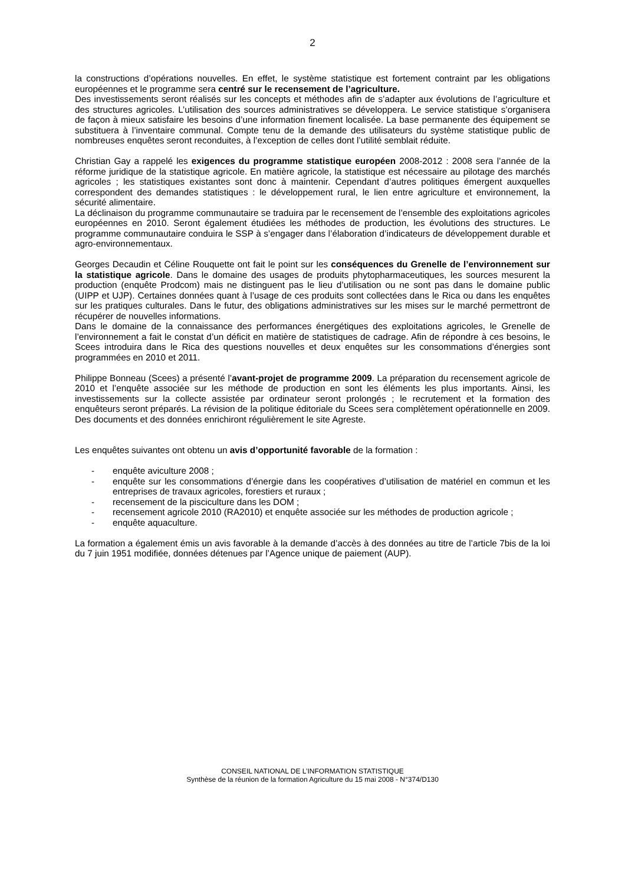2
la constructions d’opérations nouvelles. En effet, le système statistique est fortement contraint par les obligations européennes et le programme sera centré sur le recensement de l’agriculture.
Des investissements seront réalisés sur les concepts et méthodes afin de s’adapter aux évolutions de l’agriculture et des structures agricoles. L’utilisation des sources administratives se développera. Le service statistique s’organisera de façon à mieux satisfaire les besoins d’une information finement localisée. La base permanente des équipement se substituera à l’inventaire communal. Compte tenu de la demande des utilisateurs du système statistique public de nombreuses enquêtes seront reconduites, à l’exception de celles dont l’utilité semblait réduite.
Christian Gay a rappelé les exigences du programme statistique européen 2008-2012 : 2008 sera l’année de la réforme juridique de la statistique agricole. En matière agricole, la statistique est nécessaire au pilotage des marchés agricoles ; les statistiques existantes sont donc à maintenir. Cependant d’autres politiques émergent auxquelles correspondent des demandes statistiques : le développement rural, le lien entre agriculture et environnement, la sécurité alimentaire.
La déclinaison du programme communautaire se traduira par le recensement de l’ensemble des exploitations agricoles européennes en 2010. Seront également étudiées les méthodes de production, les évolutions des structures. Le programme communautaire conduira le SSP à s’engager dans l’élaboration d’indicateurs de développement durable et agro-environnementaux.
Georges Decaudin et Céline Rouquette ont fait le point sur les conséquences du Grenelle de l’environnement sur la statistique agricole. Dans le domaine des usages de produits phytopharmaceutiques, les sources mesurent la production (enquête Prodcom) mais ne distinguent pas le lieu d’utilisation ou ne sont pas dans le domaine public (UIPP et UJP). Certaines données quant à l’usage de ces produits sont collectées dans le Rica ou dans les enquêtes sur les pratiques culturales. Dans le futur, des obligations administratives sur les mises sur le marché permettront de récupérer de nouvelles informations.
Dans le domaine de la connaissance des performances énergétiques des exploitations agricoles, le Grenelle de l’environnement a fait le constat d’un déficit en matière de statistiques de cadrage. Afin de répondre à ces besoins, le Scees introduira dans le Rica des questions nouvelles et deux enquêtes sur les consommations d’énergies sont programmées en 2010 et 2011.
Philippe Bonneau (Scees) a présenté l’avant-projet de programme 2009. La préparation du recensement agricole de 2010 et l’enquête associée sur les méthode de production en sont les éléments les plus importants. Ainsi, les investissements sur la collecte assistée par ordinateur seront prolongés ; le recrutement et la formation des enquêteurs seront préparés. La révision de la politique éditoriale du Scees sera complètement opérationnelle en 2009. Des documents et des données enrichiront régulièrement le site Agreste.
Les enquêtes suivantes ont obtenu un avis d’opportunité favorable de la formation :
- enquête aviculture 2008 ;
- enquête sur les consommations d’énergie dans les coopératives d’utilisation de matériel en commun et les entreprises de travaux agricoles, forestiers et ruraux ;
- recensement de la pisciculture dans les DOM ;
- recensement agricole 2010 (RA2010) et enquête associée sur les méthodes de production agricole ;
- enquête aquaculture.
La formation a également émis un avis favorable à la demande d’accès à des données au titre de l’article 7bis de la loi du 7 juin 1951 modifiée, données détenues par l’Agence unique de paiement (AUP).
CONSEIL NATIONAL DE L’INFORMATION STATISTIQUE
Synthèse de la réunion de la formation Agriculture du 15 mai 2008 - N°374/D130